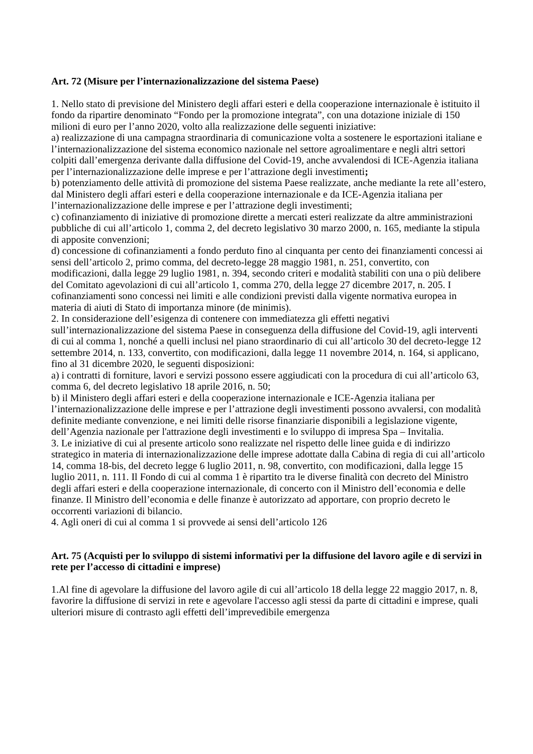Art. 72 (Misure per l’internazionalizzazione del sistema Paese)
1. Nello stato di previsione del Ministero degli affari esteri e della cooperazione internazionale è istituito il fondo da ripartire denominato “Fondo per la promozione integrata”, con una dotazione iniziale di 150 milioni di euro per l’anno 2020, volto alla realizzazione delle seguenti iniziative:
a) realizzazione di una campagna straordinaria di comunicazione volta a sostenere le esportazioni italiane e l’internazionalizzazione del sistema economico nazionale nel settore agroalimentare e negli altri settori colpiti dall’emergenza derivante dalla diffusione del Covid-19, anche avvalendosi di ICE-Agenzia italiana per l’internazionalizzazione delle imprese e per l’attrazione degli investimenti;
b) potenziamento delle attività di promozione del sistema Paese realizzate, anche mediante la rete all’estero, dal Ministero degli affari esteri e della cooperazione internazionale e da ICE-Agenzia italiana per l’internazionalizzazione delle imprese e per l’attrazione degli investimenti;
c) cofinanziamento di iniziative di promozione dirette a mercati esteri realizzate da altre amministrazioni pubbliche di cui all’articolo 1, comma 2, del decreto legislativo 30 marzo 2000, n. 165, mediante la stipula di apposite convenzioni;
d) concessione di cofinanziamenti a fondo perduto fino al cinquanta per cento dei finanziamenti concessi ai sensi dell’articolo 2, primo comma, del decreto-legge 28 maggio 1981, n. 251, convertito, con modificazioni, dalla legge 29 luglio 1981, n. 394, secondo criteri e modalità stabiliti con una o più delibere del Comitato agevolazioni di cui all’articolo 1, comma 270, della legge 27 dicembre 2017, n. 205. I cofinanziamenti sono concessi nei limiti e alle condizioni previsti dalla vigente normativa europea in materia di aiuti di Stato di importanza minore (de minimis).
2. In considerazione dell’esigenza di contenere con immediatezza gli effetti negativi sull’internazionalizzazione del sistema Paese in conseguenza della diffusione del Covid-19, agli interventi di cui al comma 1, nonché a quelli inclusi nel piano straordinario di cui all’articolo 30 del decreto-legge 12 settembre 2014, n. 133, convertito, con modificazioni, dalla legge 11 novembre 2014, n. 164, si applicano, fino al 31 dicembre 2020, le seguenti disposizioni:
a) i contratti di forniture, lavori e servizi possono essere aggiudicati con la procedura di cui all’articolo 63, comma 6, del decreto legislativo 18 aprile 2016, n. 50;
b) il Ministero degli affari esteri e della cooperazione internazionale e ICE-Agenzia italiana per l’internazionalizzazione delle imprese e per l’attrazione degli investimenti possono avvalersi, con modalità definite mediante convenzione, e nei limiti delle risorse finanziarie disponibili a legislazione vigente, dell’Agenzia nazionale per l'attrazione degli investimenti e lo sviluppo di impresa Spa – Invitalia.
3. Le iniziative di cui al presente articolo sono realizzate nel rispetto delle linee guida e di indirizzo strategico in materia di internazionalizzazione delle imprese adottate dalla Cabina di regia di cui all’articolo 14, comma 18-bis, del decreto legge 6 luglio 2011, n. 98, convertito, con modificazioni, dalla legge 15 luglio 2011, n. 111. Il Fondo di cui al comma 1 è ripartito tra le diverse finalità con decreto del Ministro degli affari esteri e della cooperazione internazionale, di concerto con il Ministro dell’economia e delle finanze. Il Ministro dell’economia e delle finanze è autorizzato ad apportare, con proprio decreto le occorrenti variazioni di bilancio.
4. Agli oneri di cui al comma 1 si provvede ai sensi dell’articolo 126
Art. 75 (Acquisti per lo sviluppo di sistemi informativi per la diffusione del lavoro agile e di servizi in rete per l’accesso di cittadini e imprese)
1.Al fine di agevolare la diffusione del lavoro agile di cui all’articolo 18 della legge 22 maggio 2017, n. 8, favorire la diffusione di servizi in rete e agevolare l'accesso agli stessi da parte di cittadini e imprese, quali ulteriori misure di contrasto agli effetti dell’imprevedibile emergenza